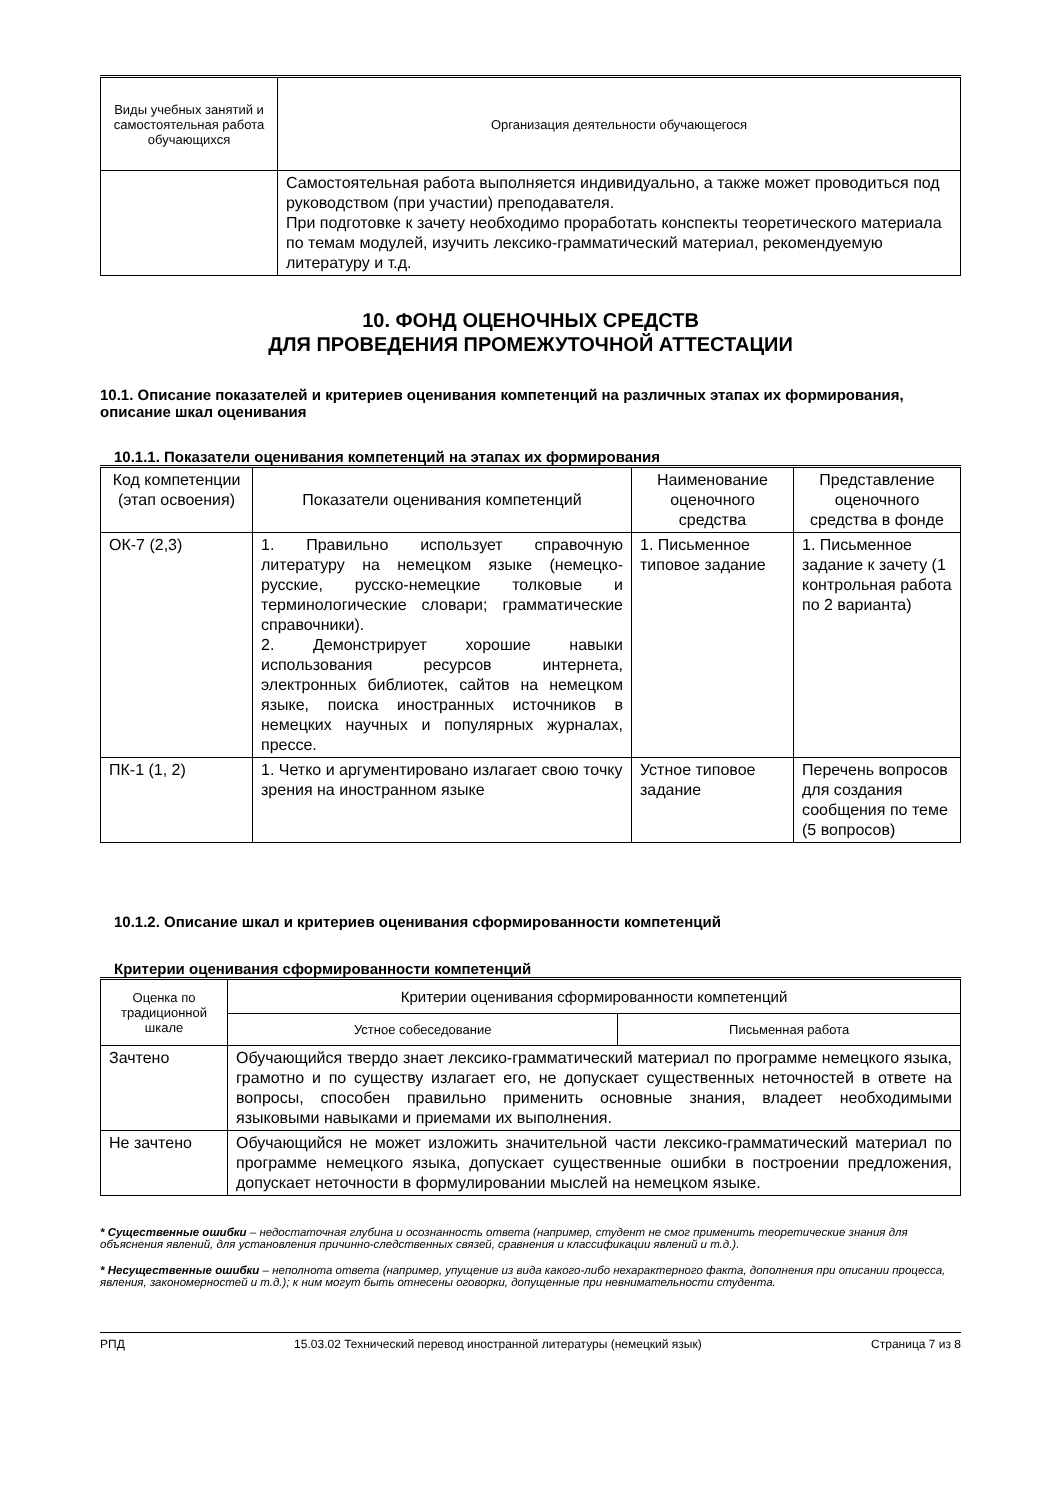| Виды учебных занятий и самостоятельная работа обучающихся | Организация деятельности обучающегося |
| | Самостоятельная работа выполняется индивидуально, а также может проводиться под руководством (при участии) преподавателя. При подготовке к зачету необходимо проработать конспекты теоретического материала по темам модулей, изучить лексико-грамматический материал, рекомендуемую литературу и т.д. |
10. ФОНД ОЦЕНОЧНЫХ СРЕДСТВ
ДЛЯ ПРОВЕДЕНИЯ ПРОМЕЖУТОЧНОЙ АТТЕСТАЦИИ
10.1. Описание показателей и критериев оценивания компетенций на различных этапах их формирования, описание шкал оценивания
10.1.1. Показатели оценивания компетенций на этапах их формирования
| Код компетенции (этап освоения) | Показатели оценивания компетенций | Наименование оценочного средства | Представление оценочного средства в фонде |
| --- | --- | --- | --- |
| ОК-7 (2,3) | 1. Правильно использует справочную литературу на немецком языке (немецко-русские, русско-немецкие толковые и терминологические словари; грамматические справочники). 2. Демонстрирует хорошие навыки использования ресурсов интернета, электронных библиотек, сайтов на немецком языке, поиска иностранных источников в немецких научных и популярных журналах, прессе. | 1. Письменное типовое задание | 1. Письменное задание к зачету (1 контрольная работа по 2 варианта) |
| ПК-1 (1, 2) | 1. Четко и аргументировано излагает свою точку зрения на иностранном языке | Устное типовое задание | Перечень вопросов для создания сообщения по теме (5 вопросов) |
10.1.2. Описание шкал и критериев оценивания сформированности компетенций
Критерии оценивания сформированности компетенций
| Оценка по традиционной шкале | Критерии оценивания сформированности компетенций | |
| | Устное собеседование | Письменная работа |
| Зачтено | Обучающийся твердо знает лексико-грамматический материал по программе немецкого языка, грамотно и по существу излагает его, не допускает существенных неточностей в ответе на вопросы, способен правильно применить основные знания, владеет необходимыми языковыми навыками и приемами их выполнения. | |
| Не зачтено | Обучающийся не может изложить значительной части лексико-грамматический материал по программе немецкого языка, допускает существенные ошибки в построении предложения, допускает неточности в формулировании мыслей на немецком языке. | |
* Существенные ошибки – недостаточная глубина и осознанность ответа (например, студент не смог применить теоретические знания для объяснения явлений, для установления причинно-следственных связей, сравнения и классификации явлений и т.д.).
* Несущественные ошибки – неполнота ответа (например, упущение из вида какого-либо нехарактерного факта, дополнения при описании процесса, явления, закономерностей и т.д.); к ним могут быть отнесены оговорки, допущенные при невнимательности студента.
РПД 15.03.02 Технический перевод иностранной литературы (немецкий язык) Страница 7 из 8